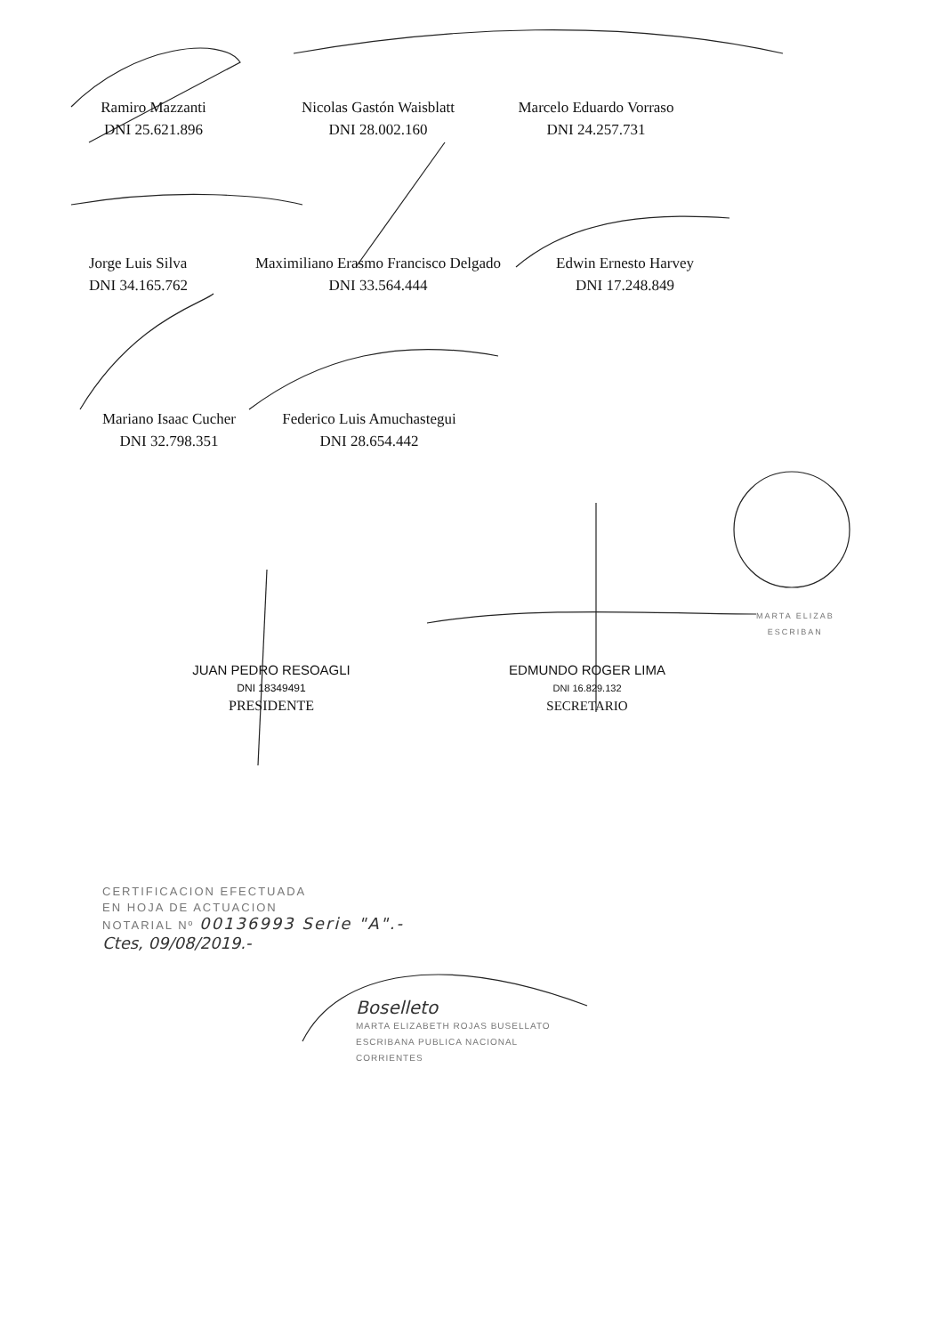Ramiro Mazzanti
DNI 25.621.896
Nicolas Gastón Waisblatt
DNI 28.002.160
Marcelo Eduardo Vorraso
DNI 24.257.731
Jorge Luis Silva
DNI 34.165.762
Maximiliano Erasmo Francisco Delgado
DNI 33.564.444
Edwin Ernesto Harvey
DNI 17.248.849
Mariano Isaac Cucher
DNI 32.798.351
Federico Luis Amuchastegui
DNI 28.654.442
JUAN PEDRO RESOAGLI
DNI 18349491
PRESIDENTE
EDMUNDO ROGER LIMA
DNI 16.829.132
SECRETARIO
MARTA ELIZAB
ESCRIBAN
CERTIFICACION EFECTUADA
EN HOJA DE ACTUACION
NOTARIAL Nº 00136993 Serie "A".-
Ctes, 09/08/2019.-
Boselleto
MARTA ELIZABETH ROJAS BUSELLATO
ESCRIBANA PUBLICA NACIONAL
CORRIENTES